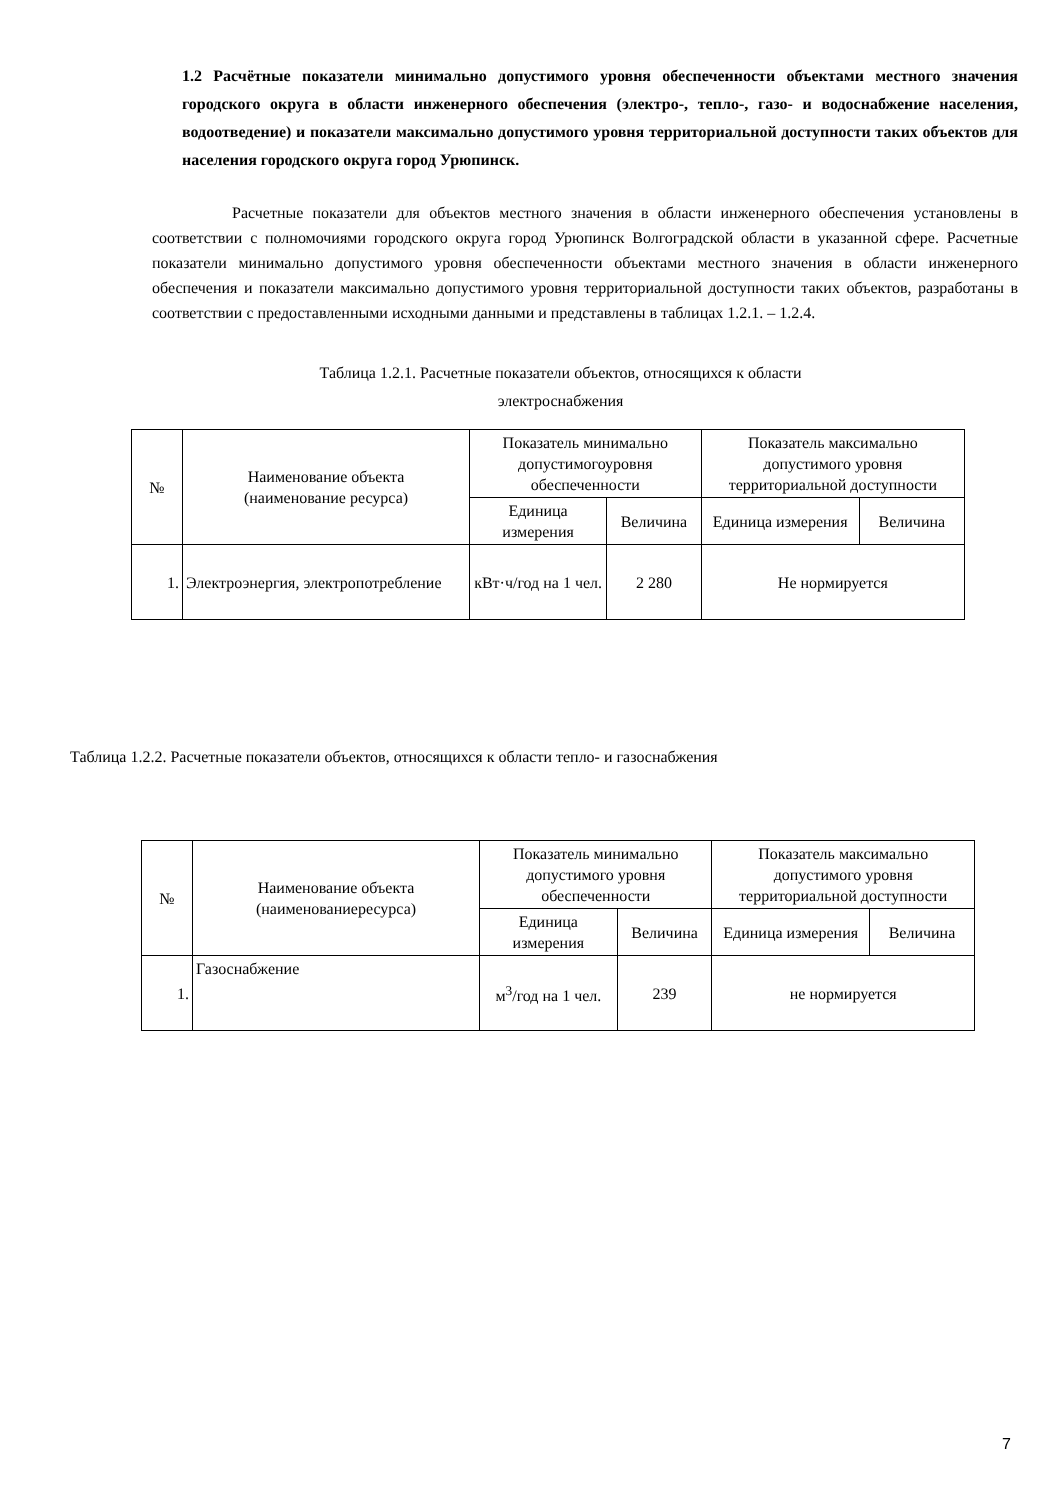1.2 Расчётные показатели минимально допустимого уровня обеспеченности объектами местного значения городского округа в области инженерного обеспечения (электро-, тепло-, газо- и водоснабжение населения, водоотведение) и показатели максимально допустимого уровня территориальной доступности таких объектов для населения городского округа город Урюпинск.
Расчетные показатели для объектов местного значения в области инженерного обеспечения установлены в соответствии с полномочиями городского округа город Урюпинск Волгоградской области в указанной сфере. Расчетные показатели минимально допустимого уровня обеспеченности объектами местного значения в области инженерного обеспечения и показатели максимально допустимого уровня территориальной доступности таких объектов, разработаны в соответствии с предоставленными исходными данными и представлены в таблицах 1.2.1. – 1.2.4.
Таблица 1.2.1. Расчетные показатели объектов, относящихся к области
электроснабжения
| № | Наименование объекта (наименование ресурса) | Показатель минимально допустимогоуровня обеспеченности | | Показатель максимально допустимого уровня территориальной доступности | |
| --- | --- | --- | --- | --- | --- |
| | | Единица измерения | Величина | Единица измерения | Величина |
| 1. | Электроэнергия, электропотребление | кВт·ч/год на 1 чел. | 2 280 | Не нормируется | |
Таблица 1.2.2. Расчетные показатели объектов, относящихся к области тепло- и газоснабжения
| № | Наименование объекта (наименованиересурса) | Показатель минимально допустимого уровня обеспеченности | | Показатель максимально допустимого уровня территориальной доступности | |
| --- | --- | --- | --- | --- | --- |
| | | Единица измерения | Величина | Единица измерения | Величина |
| 1. | Газоснабжение | м<sup>3</sup>/год на 1 чел. | 239 | не нормируется | |
7